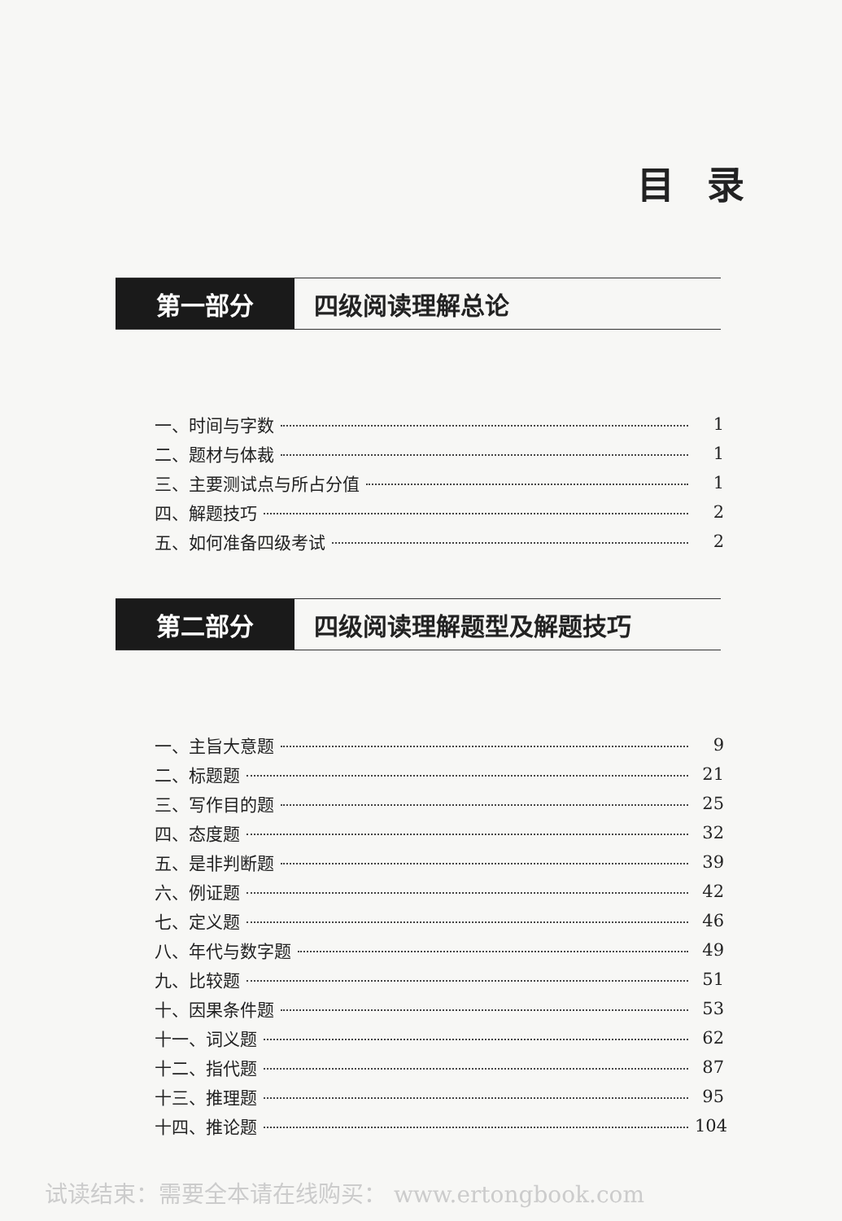目录
第一部分 四级阅读理解总论
一、时间与字数 1
二、题材与体裁 1
三、主要测试点与所占分值 1
四、解题技巧 2
五、如何准备四级考试 2
第二部分 四级阅读理解题型及解题技巧
一、主旨大意题 9
二、标题题 21
三、写作目的题 25
四、态度题 32
五、是非判断题 39
六、例证题 42
七、定义题 46
八、年代与数字题 49
九、比较题 51
十、因果条件题 53
十一、词义题 62
十二、指代题 87
十三、推理题 95
十四、推论题 104
试读结束：需要全本请在线购买： www.ertongbook.com